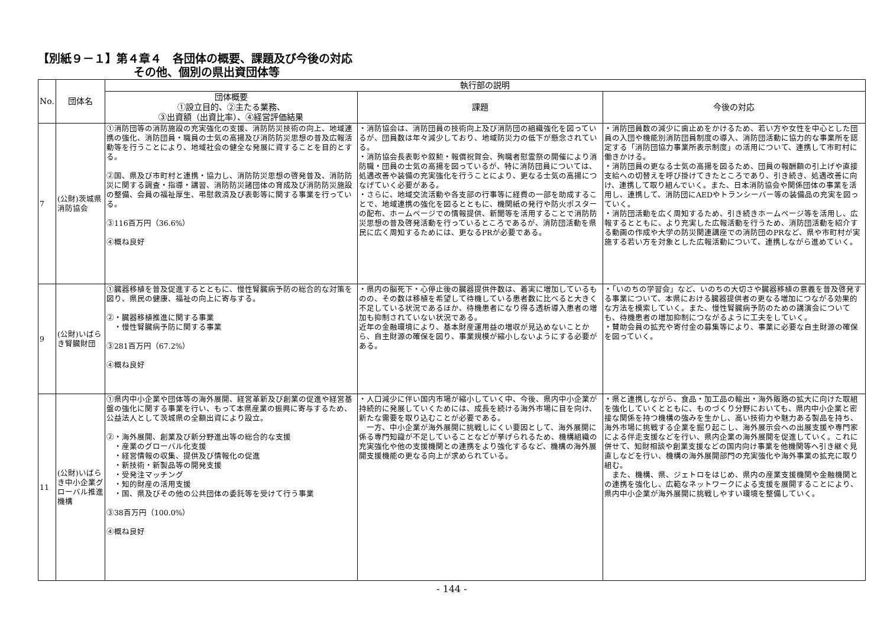【別紙９－１】第４章４　各団体の概要、課題及び今後の対応
その他、個別の県出資団体等
| No. | 団体名 | 執行部の説明 | | |
| --- | --- | --- | --- | --- |
| | | 団体概要 ①設立目的、②主たる業務、 ③出資額（出資比率）、④経営評価結果 | 課題 | 今後の対応 |
| 7 | (公財)茨城県消防協会 | ①消防団等の消防施設の充実強化の支援、消防防災技術の向上、地域連携の強化、消防団員・職員の士気の高揚及び消防防災思想の普及広報活動等を行うことにより、地域社会の健全な発展に資することを目的とする。 ②国、県及び市町村と連携・協力し、消防防災思想の啓発普及、消防防災に関する調査・指導・講習、消防防災諸団体の育成及び消防防災施設の整備、会員の福祉厚生、弔慰救済及び表彰等に関する事業を行っている。 ③116百万円（36.6%） ④概ね良好 | ・消防協会は、消防団員の技術向上及び消防団の組織強化を図っているが、団員数は年々減少しており、地域防災力の低下が懸念されている。 ・消防協会長表彰や叙勲・報償祝賀会、殉職者慰霊祭の開催により消防職・団員の士気の高揚を図っているが、特に消防団員については、処遇改善や装備の充実強化を行うことにより、更なる士気の高揚につなげていく必要がある。 ・さらに、地域交流活動や各支部の行事等に経費の一部を助成することで、地域連携の強化を図るとともに、機関紙の発行や防火ポスターの配布、ホームページでの情報提供、新聞等を活用することで消防防災思想の普及啓発活動を行っているところであるが、消防団活動を県民に広く周知するためには、更なるPRが必要である。 | ・消防団員数の減少に歯止めをかけるため、若い方や女性を中心とした団員の入団や機能別消防団員制度の導入、消防団活動に協力的な事業所を認定する「消防団協力事業所表示制度」の活用について、連携して市町村に働きかける。 ・消防団員の更なる士気の高揚を図るため、団員の報酬額の引上げや直接支給への切替えを呼び掛けてきたところであり、引き続き、処遇改善に向け、連携して取り組んでいく。また、日本消防協会や関係団体の事業を活用し、連携して、消防団にAEDやトランシーバー等の装備品の充実を図っていく。 ・消防団活動を広く周知するため、引き続きホームページ等を活用し、広報するとともに、より充実した広報活動を行うため、消防団活動を紹介する動画の作成や大学の防災関連講座での消防団のPRなど、県や市町村が実施する若い方を対象とした広報活動について、連携しながら進めていく。 |
| 9 | (公財)いばらき腎臓財団 | ①臓器移植を普及促進するとともに、慢性腎臓病予防の総合的な対策を図り、県民の健康、福祉の向上に寄与する。 ②・臓器移植推進に関する事業 ・慢性腎臓病予防に関する事業 ③281百万円（67.2%） ④概ね良好 | ・県内の脳死下・心停止後の臓器提供件数は、着実に増加しているものの、その数は移植を希望して待機している患者数に比べると大きく不足している状況であるほか、待機患者になり得る透析導入患者の増加も抑制されていない状況である。 近年の金融環境により、基本財産運用益の増収が見込めないことから、自主財源の確保を図り、事業規模が縮小しないようにする必要がある。 | ・「いのちの学習会」など、いのちの大切さや臓器移植の意義を普及啓発する事業について、本県における臓器提供者の更なる増加につながる効果的な方法を模索していく。また、慢性腎臓病予防のための講演会についても、待機患者の増加抑制につながるように工夫をしていく。 ・賛助会員の拡充や寄付金の募集等により、事業に必要な自主財源の確保を図っていく。 |
| 11 | (公財)いばらき中小企業グローバル推進機構 | ①県内中小企業や団体等の海外展開、経営革新及び創業の促進や経営基盤の強化に関する事業を行い、もって本県産業の振興に寄与するため、公益法人として茨城県の全額出資により設立。 ②・海外展開、創業及び新分野進出等の総合的な支援 ・産業のグローバル化支援 ・経営情報の収集、提供及び情報化の促進 ・新技術・新製品等の開発支援 ・受発注マッチング ・知的財産の活用支援 ・国、県及びその他の公共団体の委託等を受けて行う事業 ③38百万円（100.0%） ④概ね良好 | ・人口減少に伴い国内市場が縮小していく中、今後、県内中小企業が持続的に発展していくためには、成長を続ける海外市場に目を向け、新たな需要を取り込むことが必要である。 一方、中小企業が海外展開に挑戦しにくい要因として、海外展開に係る専門知識が不足していることなどが挙げられるため、機構組織の充実強化や他の支援機関との連携をより強化するなど、機構の海外展開支援機能の更なる向上が求められている。 | ・県と連携しながら、食品・加工品の輸出・海外販路の拡大に向けた取組を強化していくとともに、ものづくり分野においても、県内中小企業と密接な関係を持つ機構の強みを生かし、高い技術力や魅力ある製品を持ち、海外市場に挑戦する企業を掘り起こし、海外展示会への出展支援や専門家による伴走支援などを行い、県内企業の海外展開を促進していく。これに併せて、知財相談や創業支援などの国内向け事業を他機関等へ引き継ぐ見直しなどを行い、機構の海外展開部門の充実強化や海外事業の拡充に取り組む。 また、機構、県、ジェトロをはじめ、県内の産業支援機関や金融機関との連携を強化し、広範なネットワークによる支援を展開することにより、県内中小企業が海外展開に挑戦しやすい環境を整備していく。 |
- 144 -